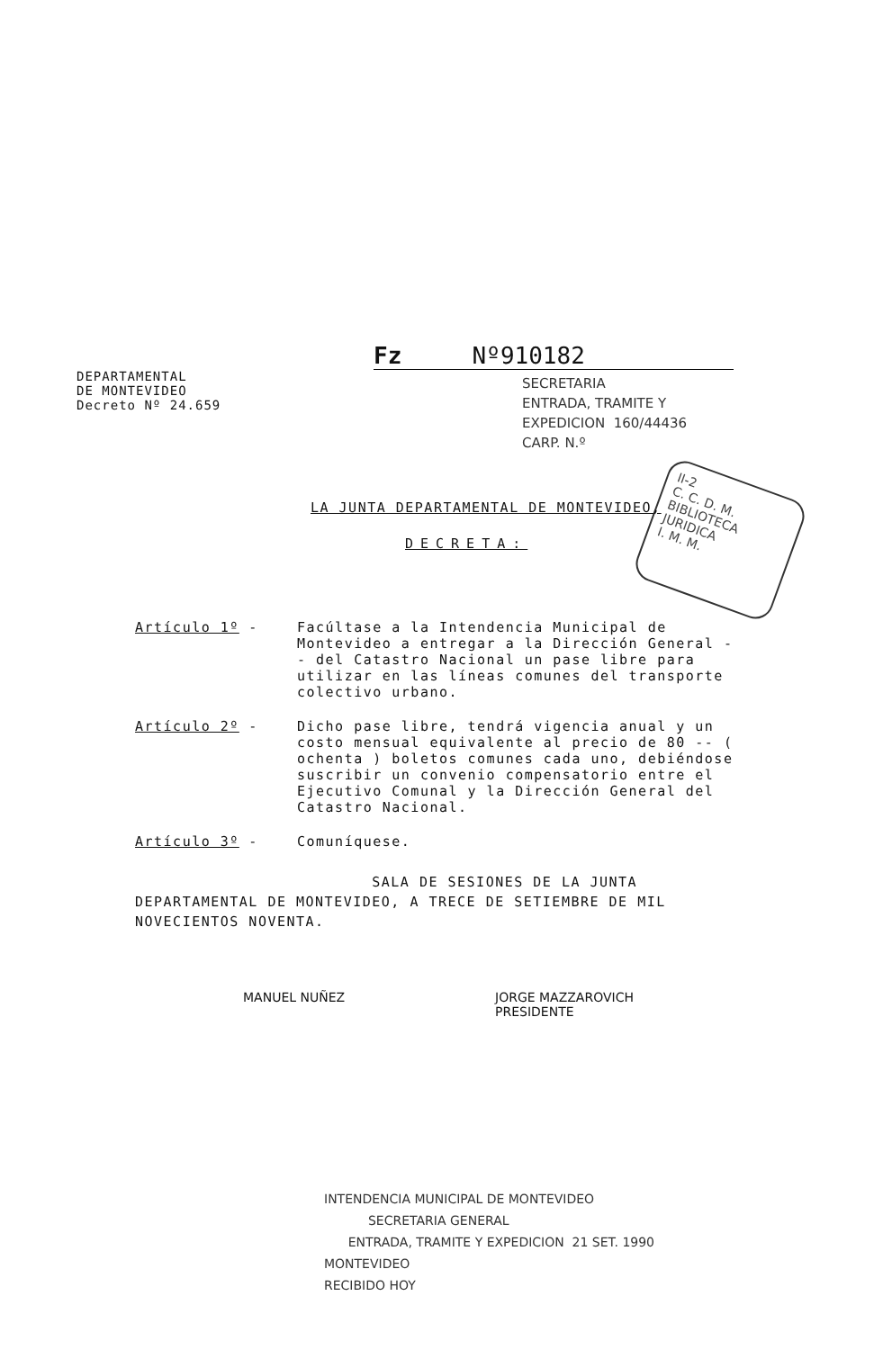DEPARTAMENTAL
DE MONTEVIDEO
Decreto Nº 24.659
Fz Nº910182
SECRETARIA
ENTRADA, TRAMITE Y
EXPEDICION 160/44436
CARP. N.º
II-2
C. C. D. M.
BIBLIOTECA
JURIDICA
I. M. M.
LA JUNTA DEPARTAMENTAL DE MONTEVIDEO,
DECRETA:
Artículo 1º - Facúltase a la Intendencia Municipal de Montevideo a entregar a la Dirección General -- del Catastro Nacional un pase libre para utilizar en las líneas comunes del transporte colectivo urbano.
Artículo 2º - Dicho pase libre, tendrá vigencia anual y un costo mensual equivalente al precio de 80 -- ( ochenta ) boletos comunes cada uno, debiéndose suscribir un convenio compensatorio entre el Ejecutivo Comunal y la Dirección General del Catastro Nacional.
Artículo 3º - Comuníquese.
SALA DE SESIONES DE LA JUNTA DEPARTAMENTAL DE MONTEVIDEO, A TRECE DE SETIEMBRE DE MIL NOVECIENTOS NOVENTA.
MANUEL NUÑEZ
JORGE MAZZAROVICH
PRESIDENTE
INTENDENCIA MUNICIPAL DE MONTEVIDEO
SECRETARIA GENERAL
ENTRADA, TRAMITE Y EXPEDICION 21 SET. 1990
MONTEVIDEO
RECIBIDO HOY